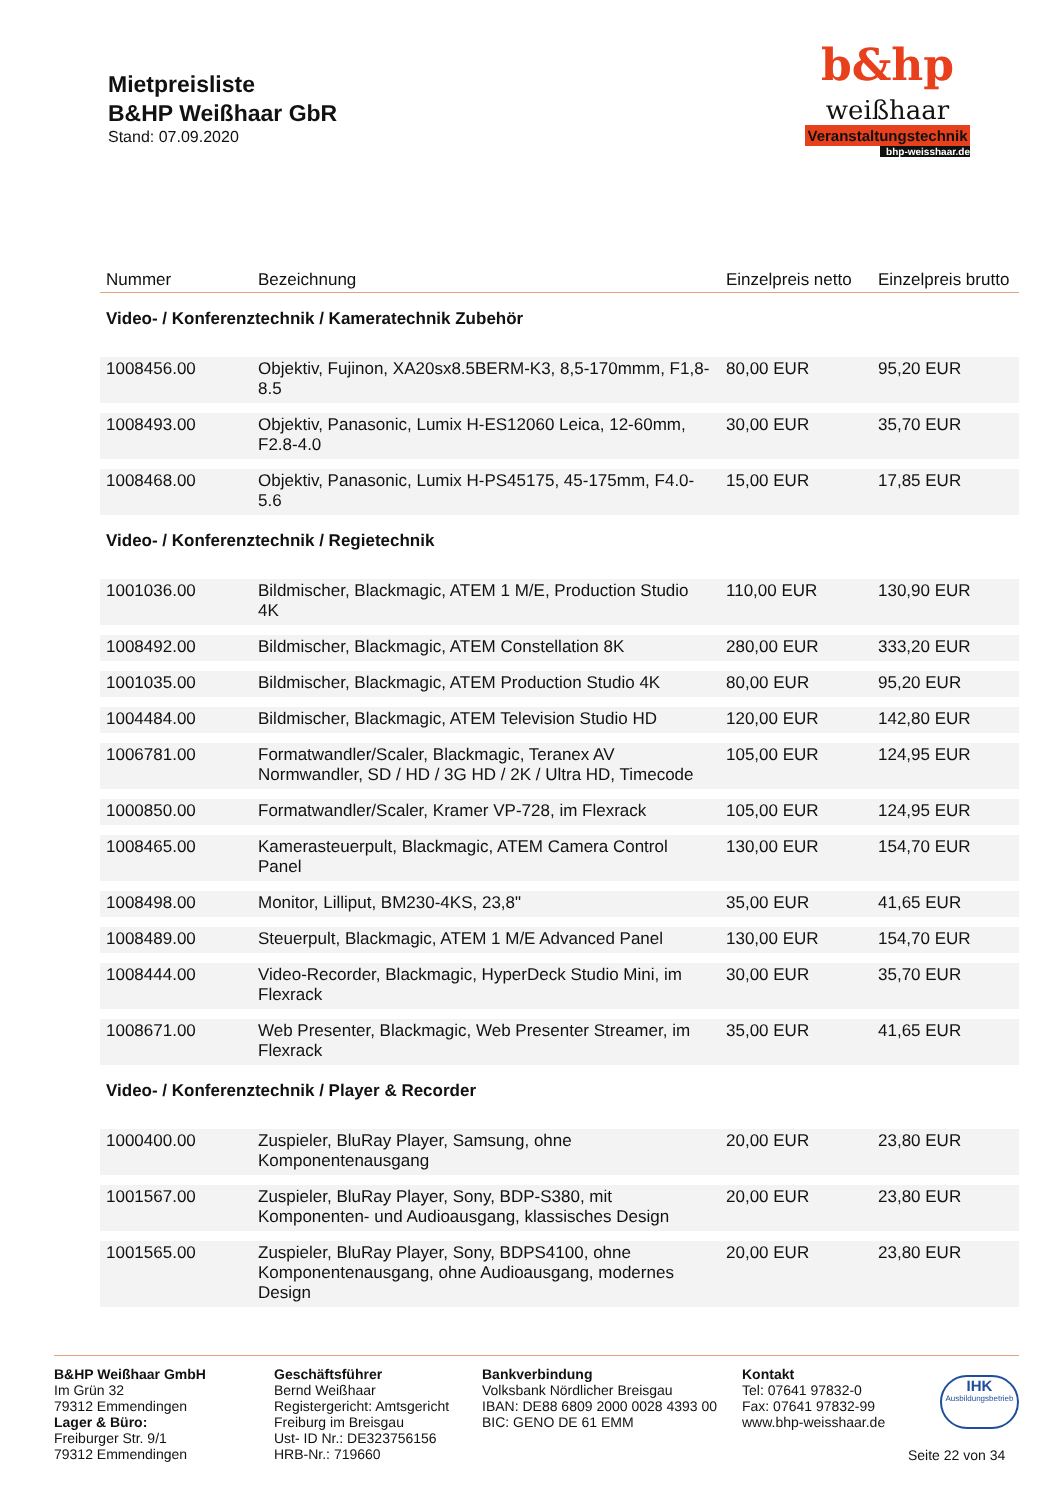Mietpreisliste
B&HP Weißhaar GbR
Stand: 07.09.2020
b&hp
weißhaar
Veranstaltungstechnik
bhp-weisshaar.de
| Nummer | Bezeichnung | Einzelpreis netto | Einzelpreis brutto |
| --- | --- | --- | --- |
| Video- / Konferenztechnik / Kameratechnik Zubehör | | | |
| 1008456.00 | Objektiv, Fujinon, XA20sx8.5BERM-K3, 8,5-170mmm, F1,8-8.5 | 80,00 EUR | 95,20 EUR |
| 1008493.00 | Objektiv, Panasonic, Lumix H-ES12060 Leica, 12-60mm, F2.8-4.0 | 30,00 EUR | 35,70 EUR |
| 1008468.00 | Objektiv, Panasonic, Lumix H-PS45175, 45-175mm, F4.0-5.6 | 15,00 EUR | 17,85 EUR |
| Video- / Konferenztechnik / Regietechnik | | | |
| 1001036.00 | Bildmischer, Blackmagic, ATEM 1 M/E, Production Studio 4K | 110,00 EUR | 130,90 EUR |
| 1008492.00 | Bildmischer, Blackmagic, ATEM Constellation 8K | 280,00 EUR | 333,20 EUR |
| 1001035.00 | Bildmischer, Blackmagic, ATEM Production Studio 4K | 80,00 EUR | 95,20 EUR |
| 1004484.00 | Bildmischer, Blackmagic, ATEM Television Studio HD | 120,00 EUR | 142,80 EUR |
| 1006781.00 | Formatwandler/Scaler, Blackmagic, Teranex AV Normwandler, SD / HD / 3G HD / 2K / Ultra HD, Timecode | 105,00 EUR | 124,95 EUR |
| 1000850.00 | Formatwandler/Scaler, Kramer VP-728, im Flexrack | 105,00 EUR | 124,95 EUR |
| 1008465.00 | Kamerasteuerpult, Blackmagic, ATEM Camera Control Panel | 130,00 EUR | 154,70 EUR |
| 1008498.00 | Monitor, Lilliput, BM230-4KS, 23,8" | 35,00 EUR | 41,65 EUR |
| 1008489.00 | Steuerpult, Blackmagic, ATEM 1 M/E Advanced Panel | 130,00 EUR | 154,70 EUR |
| 1008444.00 | Video-Recorder, Blackmagic, HyperDeck Studio Mini, im Flexrack | 30,00 EUR | 35,70 EUR |
| 1008671.00 | Web Presenter, Blackmagic, Web Presenter Streamer, im Flexrack | 35,00 EUR | 41,65 EUR |
| Video- / Konferenztechnik / Player & Recorder | | | |
| 1000400.00 | Zuspieler, BluRay Player, Samsung, ohne Komponentenausgang | 20,00 EUR | 23,80 EUR |
| 1001567.00 | Zuspieler, BluRay Player, Sony, BDP-S380, mit Komponenten- und Audioausgang, klassisches Design | 20,00 EUR | 23,80 EUR |
| 1001565.00 | Zuspieler, BluRay Player, Sony, BDPS4100, ohne Komponentenausgang, ohne Audioausgang, modernes Design | 20,00 EUR | 23,80 EUR |
B&HP Weißhaar GmbH
Im Grün 32
79312 Emmendingen
Lager & Büro:
Freiburger Str. 9/1
79312 Emmendingen
Geschäftsführer
Bernd Weißhaar
Registergericht: Amtsgericht Freiburg im Breisgau
Ust- ID Nr.: DE323756156
HRB-Nr.: 719660
Bankverbindung
Volksbank Nördlicher Breisgau
IBAN: DE88 6809 2000 0028 4393 00
BIC: GENO DE 61 EMM
Kontakt
Tel: 07641 97832-0
Fax: 07641 97832-99
www.bhp-weisshaar.de
IHK
Ausbildungsbetrieb
Seite 22 von 34